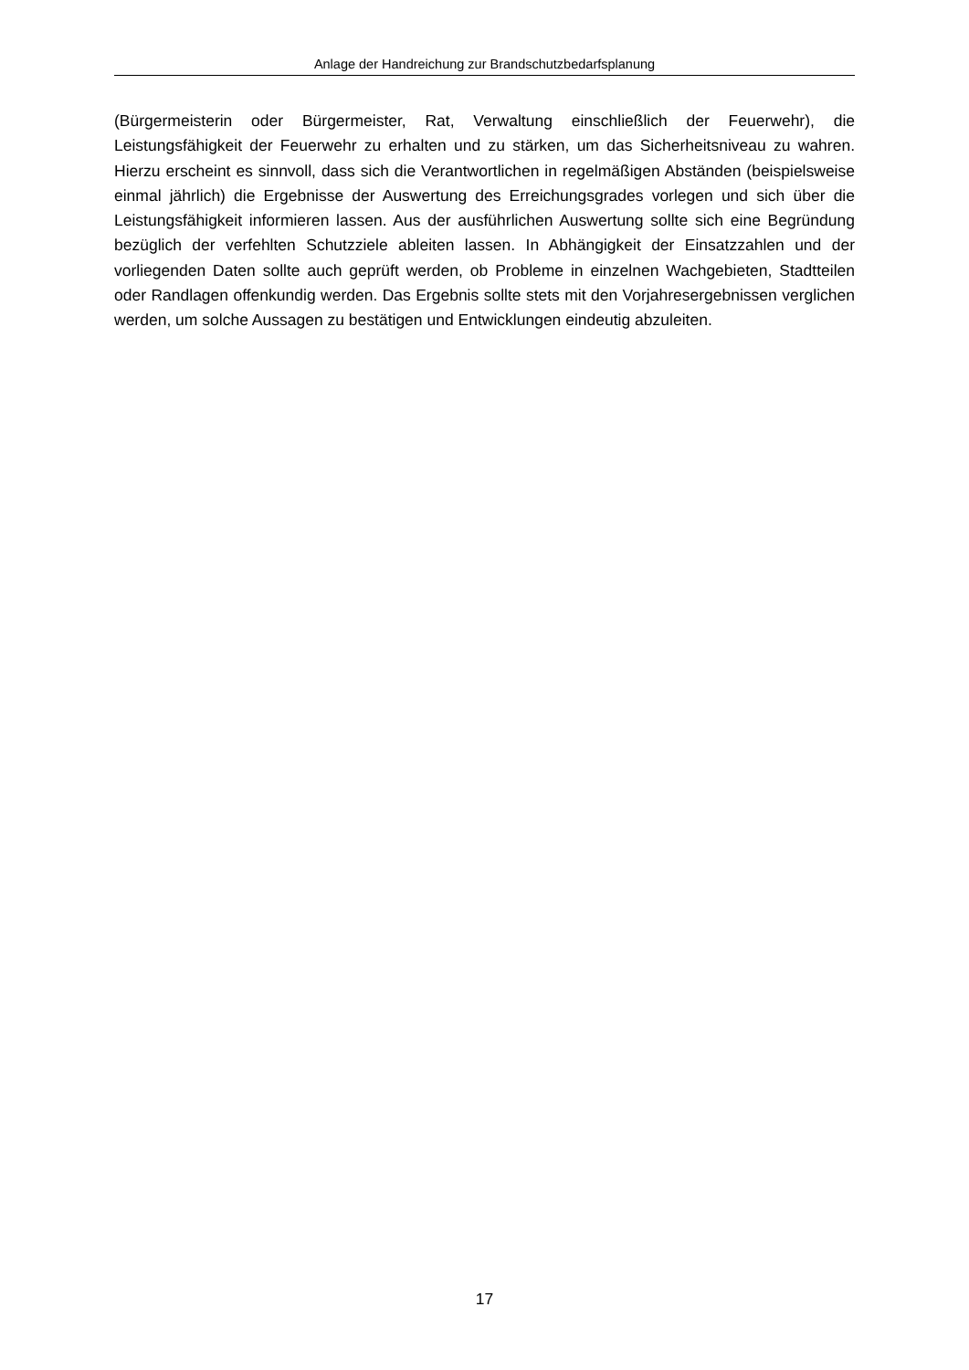Anlage der Handreichung zur Brandschutzbedarfsplanung
(Bürgermeisterin oder Bürgermeister, Rat, Verwaltung einschließlich der Feuerwehr), die Leistungsfähigkeit der Feuerwehr zu erhalten und zu stärken, um das Sicherheitsniveau zu wahren. Hierzu erscheint es sinnvoll, dass sich die Verantwortlichen in regelmäßigen Abständen (beispielsweise einmal jährlich) die Ergebnisse der Auswertung des Erreichungsgrades vorlegen und sich über die Leistungsfähigkeit informieren lassen. Aus der ausführlichen Auswertung sollte sich eine Begründung bezüglich der verfehlten Schutzziele ableiten lassen. In Abhängigkeit der Einsatzzahlen und der vorliegenden Daten sollte auch geprüft werden, ob Probleme in einzelnen Wachgebieten, Stadtteilen oder Randlagen offenkundig werden. Das Ergebnis sollte stets mit den Vorjahresergebnissen verglichen werden, um solche Aussagen zu bestätigen und Entwicklungen eindeutig abzuleiten.
17